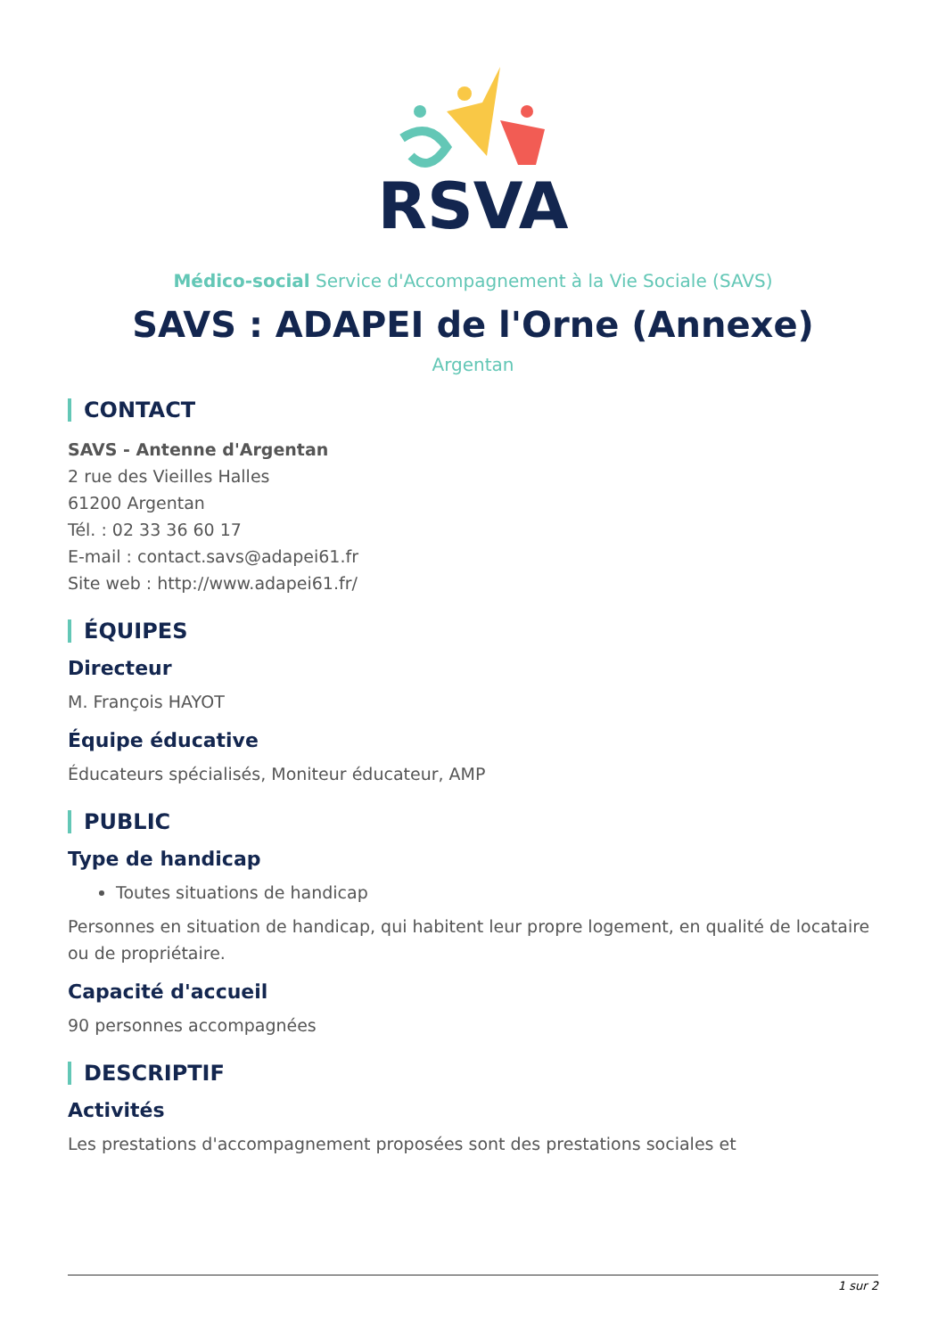RSVA
Médico-social Service d'Accompagnement à la Vie Sociale (SAVS)
SAVS : ADAPEI de l'Orne (Annexe)
Argentan
CONTACT
SAVS - Antenne d'Argentan
2 rue des Vieilles Halles
61200 Argentan
Tél. : 02 33 36 60 17
E-mail : contact.savs@adapei61.fr
Site web : http://www.adapei61.fr/
ÉQUIPES
Directeur
M. François HAYOT
Équipe éducative
Éducateurs spécialisés, Moniteur éducateur, AMP
PUBLIC
Type de handicap
Toutes situations de handicap
Personnes en situation de handicap, qui habitent leur propre logement, en qualité de locataire ou de propriétaire.
Capacité d'accueil
90 personnes accompagnées
DESCRIPTIF
Activités
Les prestations d'accompagnement proposées sont des prestations sociales et
1 sur 2